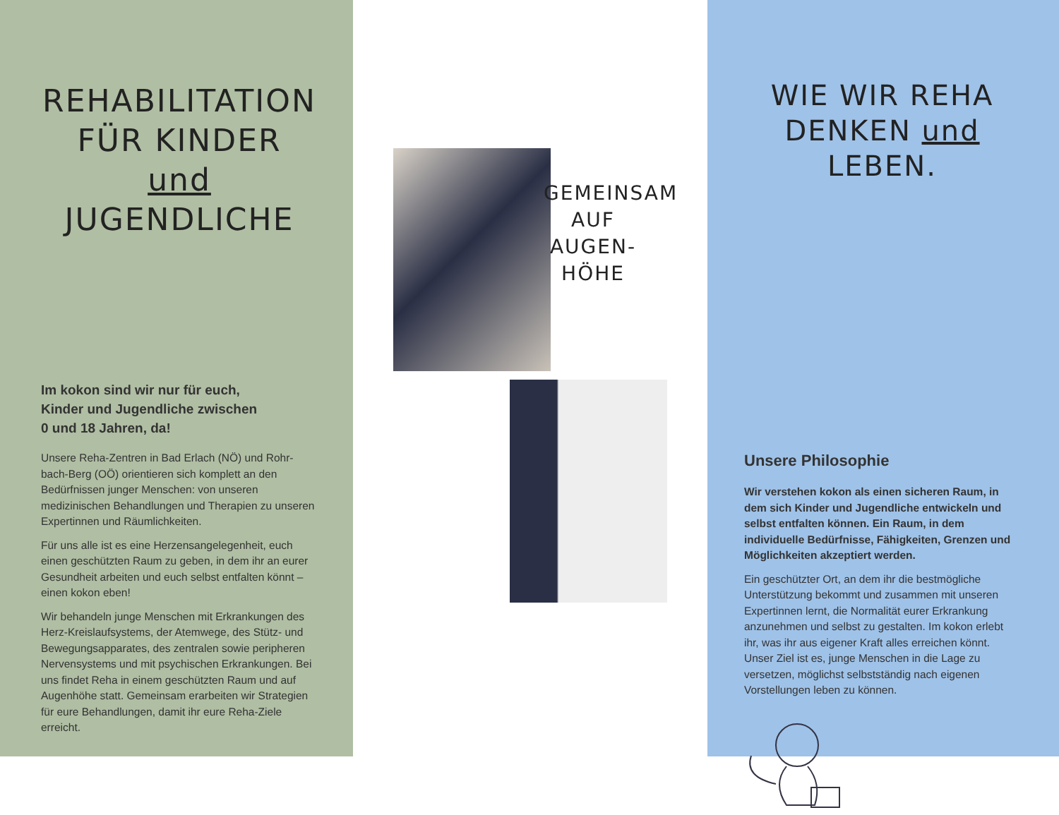REHABILITATION
FÜR KINDER und
JUGENDLICHE
Im kokon sind wir nur für euch,
Kinder und Jugendliche zwischen
0 und 18 Jahren, da!
Unsere Reha-Zentren in Bad Erlach (NÖ) und Rohr-bach-Berg (OÖ) orientieren sich komplett an den Bedürfnissen junger Menschen: von unseren medizinischen Behandlungen und Therapien zu unseren Expertinnen und Räumlichkeiten.
Für uns alle ist es eine Herzensangelegenheit, euch einen geschützten Raum zu geben, in dem ihr an eurer Gesundheit arbeiten und euch selbst entfalten könnt – einen kokon eben!
Wir behandeln junge Menschen mit Erkrankungen des Herz-Kreislaufsystems, der Atemwege, des Stütz- und Bewegungsapparates, des zentralen sowie peripheren Nervensystems und mit psychischen Erkrankungen. Bei uns findet Reha in einem geschützten Raum und auf Augenhöhe statt. Gemeinsam erarbeiten wir Strategien für eure Behandlungen, damit ihr eure Reha-Ziele erreicht.
GEMEINSAM
AUF
AUGEN-
HÖHE
WIE WIR REHA
DENKEN und
LEBEN.
Unsere Philosophie
Wir verstehen kokon als einen sicheren Raum, in dem sich Kinder und Jugendliche entwickeln und selbst entfalten können. Ein Raum, in dem individuelle Bedürfnisse, Fähigkeiten, Grenzen und Möglichkeiten akzeptiert werden.
Ein geschützter Ort, an dem ihr die bestmögliche Unterstützung bekommt und zusammen mit unseren Expertinnen lernt, die Normalität eurer Erkrankung anzunehmen und selbst zu gestalten. Im kokon erlebt ihr, was ihr aus eigener Kraft alles erreichen könnt. Unser Ziel ist es, junge Menschen in die Lage zu versetzen, möglichst selbstständig nach eigenen Vorstellungen leben zu können.